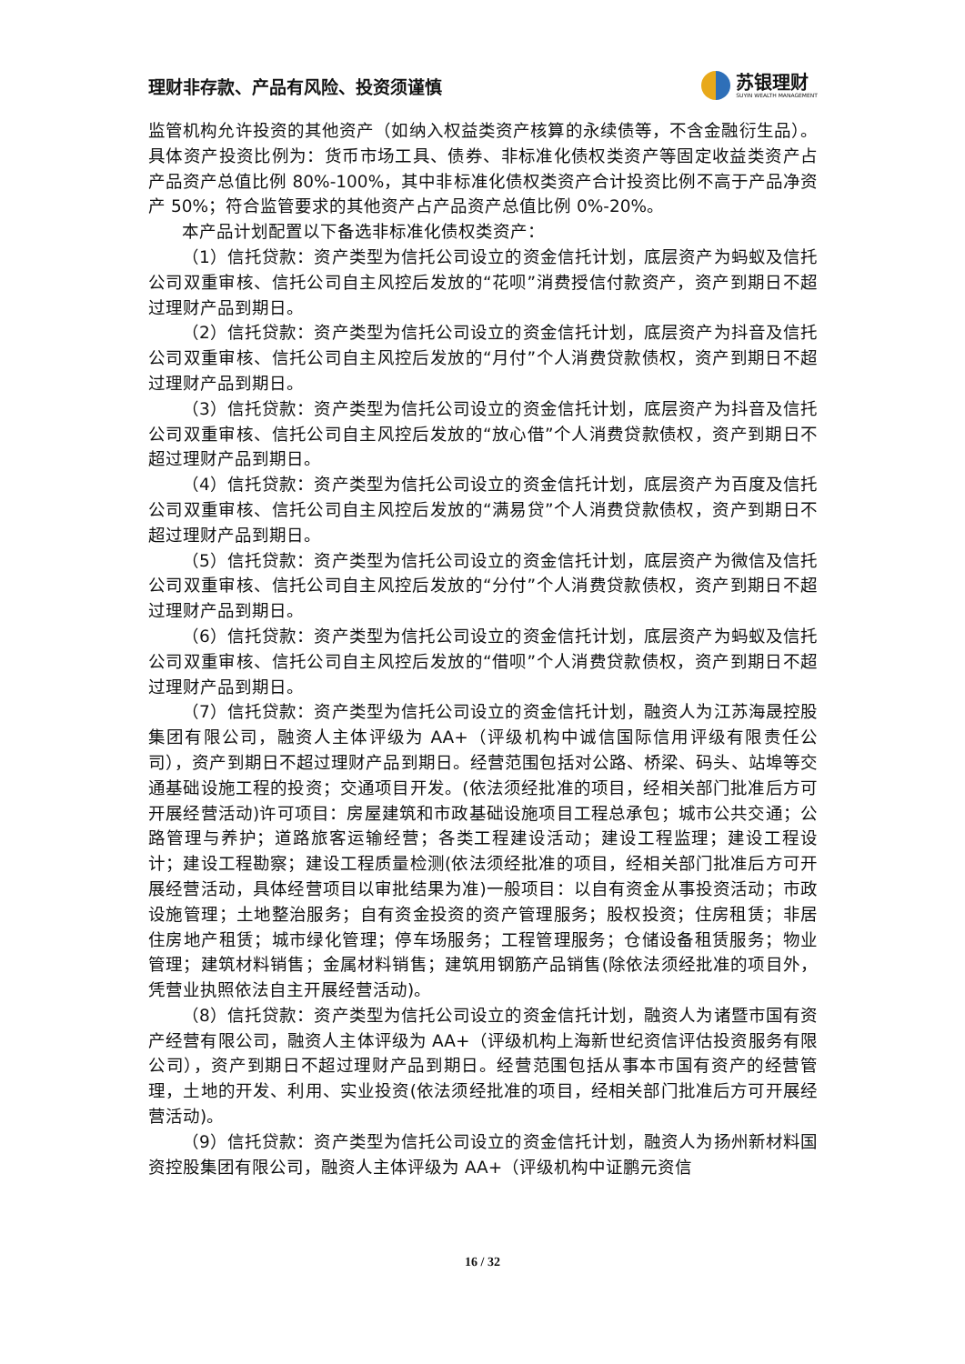理财非存款、产品有风险、投资须谨慎
苏银理财
SUYIN WEALTH MANAGEMENT
监管机构允许投资的其他资产（如纳入权益类资产核算的永续债等，不含金融衍生品）。具体资产投资比例为：货币市场工具、债券、非标准化债权类资产等固定收益类资产占产品资产总值比例 80%-100%，其中非标准化债权类资产合计投资比例不高于产品净资产 50%；符合监管要求的其他资产占产品资产总值比例 0%-20%。
本产品计划配置以下备选非标准化债权类资产：
（1）信托贷款：资产类型为信托公司设立的资金信托计划，底层资产为蚂蚁及信托公司双重审核、信托公司自主风控后发放的“花呗”消费授信付款资产，资产到期日不超过理财产品到期日。
（2）信托贷款：资产类型为信托公司设立的资金信托计划，底层资产为抖音及信托公司双重审核、信托公司自主风控后发放的“月付”个人消费贷款债权，资产到期日不超过理财产品到期日。
（3）信托贷款：资产类型为信托公司设立的资金信托计划，底层资产为抖音及信托公司双重审核、信托公司自主风控后发放的“放心借”个人消费贷款债权，资产到期日不超过理财产品到期日。
（4）信托贷款：资产类型为信托公司设立的资金信托计划，底层资产为百度及信托公司双重审核、信托公司自主风控后发放的“满易贷”个人消费贷款债权，资产到期日不超过理财产品到期日。
（5）信托贷款：资产类型为信托公司设立的资金信托计划，底层资产为微信及信托公司双重审核、信托公司自主风控后发放的“分付”个人消费贷款债权，资产到期日不超过理财产品到期日。
（6）信托贷款：资产类型为信托公司设立的资金信托计划，底层资产为蚂蚁及信托公司双重审核、信托公司自主风控后发放的“借呗”个人消费贷款债权，资产到期日不超过理财产品到期日。
（7）信托贷款：资产类型为信托公司设立的资金信托计划，融资人为江苏海晟控股集团有限公司，融资人主体评级为 AA+（评级机构中诚信国际信用评级有限责任公司），资产到期日不超过理财产品到期日。经营范围包括对公路、桥梁、码头、站埠等交通基础设施工程的投资；交通项目开发。(依法须经批准的项目，经相关部门批准后方可开展经营活动)许可项目：房屋建筑和市政基础设施项目工程总承包；城市公共交通；公路管理与养护；道路旅客运输经营；各类工程建设活动；建设工程监理；建设工程设计；建设工程勘察；建设工程质量检测(依法须经批准的项目，经相关部门批准后方可开展经营活动，具体经营项目以审批结果为准)一般项目：以自有资金从事投资活动；市政设施管理；土地整治服务；自有资金投资的资产管理服务；股权投资；住房租赁；非居住房地产租赁；城市绿化管理；停车场服务；工程管理服务；仓储设备租赁服务；物业管理；建筑材料销售；金属材料销售；建筑用钢筋产品销售(除依法须经批准的项目外，凭营业执照依法自主开展经营活动)。
（8）信托贷款：资产类型为信托公司设立的资金信托计划，融资人为诸暨市国有资产经营有限公司，融资人主体评级为 AA+（评级机构上海新世纪资信评估投资服务有限公司），资产到期日不超过理财产品到期日。经营范围包括从事本市国有资产的经营管理，土地的开发、利用、实业投资(依法须经批准的项目，经相关部门批准后方可开展经营活动)。
（9）信托贷款：资产类型为信托公司设立的资金信托计划，融资人为扬州新材料国资控股集团有限公司，融资人主体评级为 AA+（评级机构中证鹏元资信
16 / 32